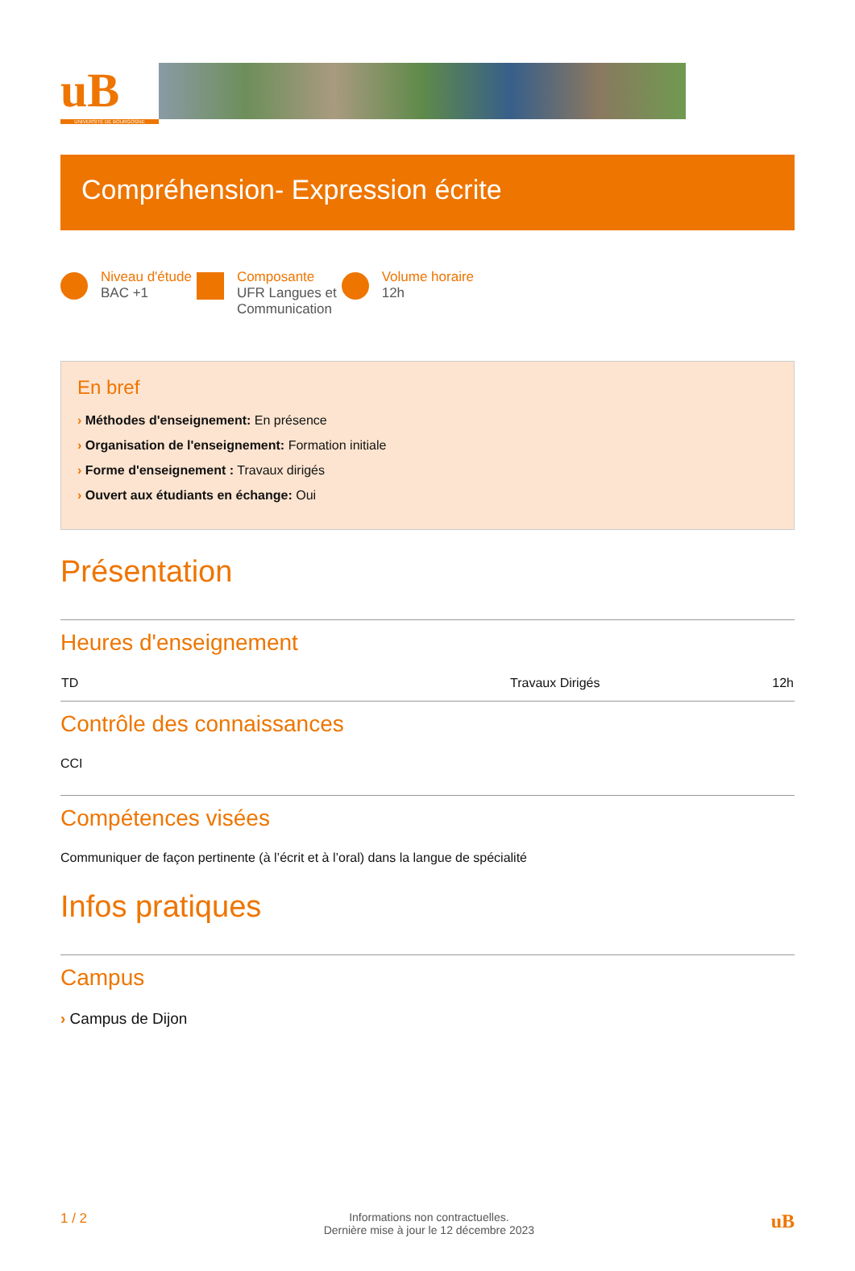uB
UNIVERSITÉ DE BOURGOGNE
Compréhension- Expression écrite
Niveau d'étude
BAC +1
Composante
UFR Langues et
Communication
Volume horaire
12h
En bref
› Méthodes d'enseignement: En présence
› Organisation de l'enseignement: Formation initiale
› Forme d'enseignement : Travaux dirigés
› Ouvert aux étudiants en échange: Oui
Présentation
Heures d'enseignement
| TD | Travaux Dirigés | 12h |
Contrôle des connaissances
CCI
Compétences visées
Communiquer de façon pertinente (à l’écrit et à l’oral) dans la langue de spécialité
Infos pratiques
Campus
› Campus de Dijon
1 / 2 Informations non contractuelles.
Dernière mise à jour le 12 décembre 2023 uB